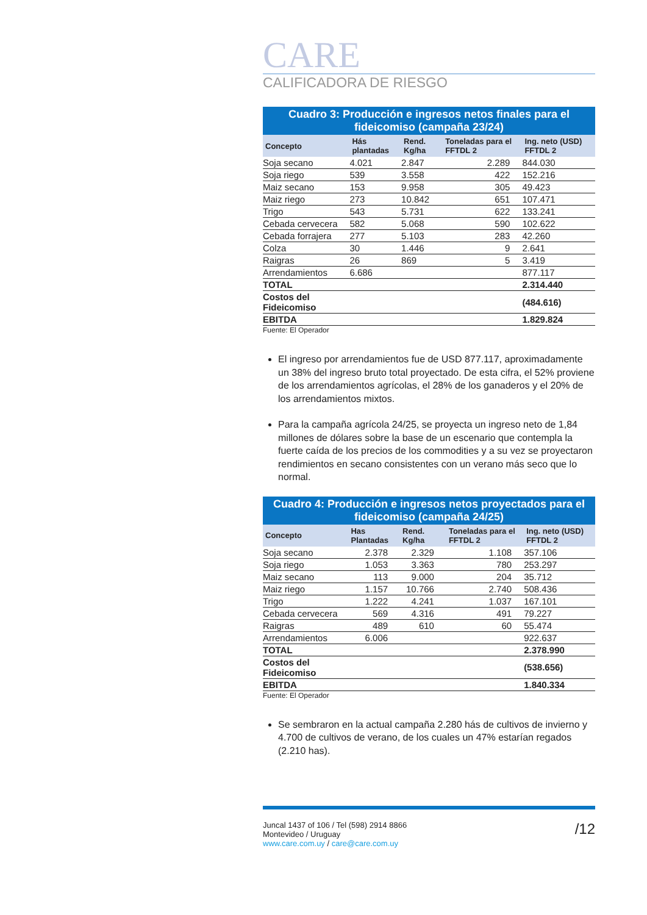CARE
CALIFICADORA DE RIESGO
Cuadro 3: Producción e ingresos netos finales para el fideicomiso (campaña 23/24)
| Concepto | Hás plantadas | Rend. Kg/ha | Toneladas para el FFTDL 2 | Ing. neto (USD) FFTDL 2 |
| --- | --- | --- | --- | --- |
| Soja secano | 4.021 | 2.847 | 2.289 | 844.030 |
| Soja riego | 539 | 3.558 | 422 | 152.216 |
| Maiz secano | 153 | 9.958 | 305 | 49.423 |
| Maiz riego | 273 | 10.842 | 651 | 107.471 |
| Trigo | 543 | 5.731 | 622 | 133.241 |
| Cebada cervecera | 582 | 5.068 | 590 | 102.622 |
| Cebada forrajera | 277 | 5.103 | 283 | 42.260 |
| Colza | 30 | 1.446 | 9 | 2.641 |
| Raigras | 26 | 869 | 5 | 3.419 |
| Arrendamientos | 6.686 | | | 877.117 |
| TOTAL | | | | 2.314.440 |
| Costos del Fideicomiso | | | | (484.616) |
| EBITDA | | | | 1.829.824 |
Fuente: El Operador
El ingreso por arrendamientos fue de USD 877.117, aproximadamente un 38% del ingreso bruto total proyectado. De esta cifra, el 52% proviene de los arrendamientos agrícolas, el 28% de los ganaderos y el 20% de los arrendamientos mixtos.
Para la campaña agrícola 24/25, se proyecta un ingreso neto de 1,84 millones de dólares sobre la base de un escenario que contempla la fuerte caída de los precios de los commodities y a su vez se proyectaron rendimientos en secano consistentes con un verano más seco que lo normal.
Cuadro 4: Producción e ingresos netos proyectados para el fideicomiso (campaña 24/25)
| Concepto | Has Plantadas | Rend. Kg/ha | Toneladas para el FFTDL 2 | Ing. neto (USD) FFTDL 2 |
| --- | --- | --- | --- | --- |
| Soja secano | 2.378 | 2.329 | 1.108 | 357.106 |
| Soja riego | 1.053 | 3.363 | 780 | 253.297 |
| Maiz secano | 113 | 9.000 | 204 | 35.712 |
| Maiz riego | 1.157 | 10.766 | 2.740 | 508.436 |
| Trigo | 1.222 | 4.241 | 1.037 | 167.101 |
| Cebada cervecera | 569 | 4.316 | 491 | 79.227 |
| Raigras | 489 | 610 | 60 | 55.474 |
| Arrendamientos | 6.006 | | | 922.637 |
| TOTAL | | | | 2.378.990 |
| Costos del Fideicomiso | | | | (538.656) |
| EBITDA | | | | 1.840.334 |
Fuente: El Operador
Se sembraron en la actual campaña 2.280 hás de cultivos de invierno y 4.700 de cultivos de verano, de los cuales un 47% estarían regados (2.210 has).
Juncal 1437 of 106 / Tel (598) 2914 8866
Montevideo / Uruguay
www.care.com.uy / care@care.com.uy
/12